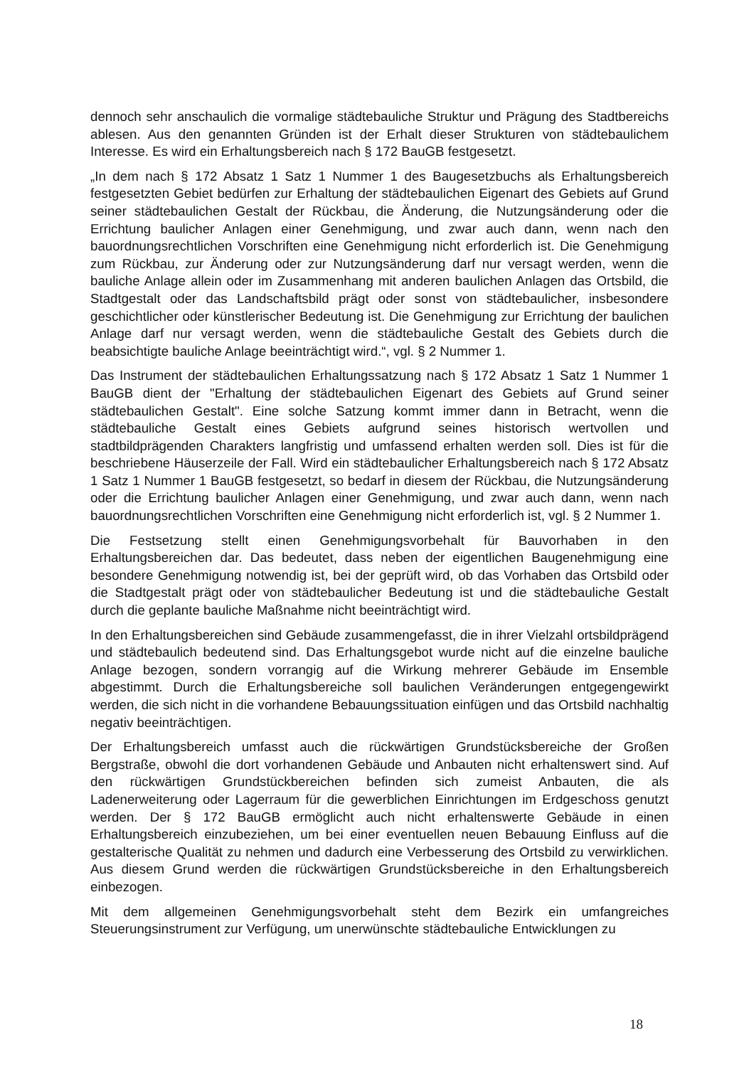dennoch sehr anschaulich die vormalige städtebauliche Struktur und Prägung des Stadtbereichs ablesen. Aus den genannten Gründen ist der Erhalt dieser Strukturen von städtebaulichem Interesse. Es wird ein Erhaltungsbereich nach § 172 BauGB festgesetzt.
„In dem nach § 172 Absatz 1 Satz 1 Nummer 1 des Baugesetzbuchs als Erhaltungsbereich festgesetzten Gebiet bedürfen zur Erhaltung der städtebaulichen Eigenart des Gebiets auf Grund seiner städtebaulichen Gestalt der Rückbau, die Änderung, die Nutzungsänderung oder die Errichtung baulicher Anlagen einer Genehmigung, und zwar auch dann, wenn nach den bauordnungsrechtlichen Vorschriften eine Genehmigung nicht erforderlich ist. Die Genehmigung zum Rückbau, zur Änderung oder zur Nutzungsänderung darf nur versagt werden, wenn die bauliche Anlage allein oder im Zusammenhang mit anderen baulichen Anlagen das Ortsbild, die Stadtgestalt oder das Landschaftsbild prägt oder sonst von städtebaulicher, insbesondere geschichtlicher oder künstlerischer Bedeutung ist. Die Genehmigung zur Errichtung der baulichen Anlage darf nur versagt werden, wenn die städtebauliche Gestalt des Gebiets durch die beabsichtigte bauliche Anlage beeinträchtigt wird.“, vgl. § 2 Nummer 1.
Das Instrument der städtebaulichen Erhaltungssatzung nach § 172 Absatz 1 Satz 1 Nummer 1 BauGB dient der "Erhaltung der städtebaulichen Eigenart des Gebiets auf Grund seiner städtebaulichen Gestalt". Eine solche Satzung kommt immer dann in Betracht, wenn die städtebauliche Gestalt eines Gebiets aufgrund seines historisch wertvollen und stadtbildprägenden Charakters langfristig und umfassend erhalten werden soll. Dies ist für die beschriebene Häuserzeile der Fall. Wird ein städtebaulicher Erhaltungsbereich nach § 172 Absatz 1 Satz 1 Nummer 1 BauGB festgesetzt, so bedarf in diesem der Rückbau, die Nutzungsänderung oder die Errichtung baulicher Anlagen einer Genehmigung, und zwar auch dann, wenn nach bauordnungsrechtlichen Vorschriften eine Genehmigung nicht erforderlich ist, vgl. § 2 Nummer 1.
Die Festsetzung stellt einen Genehmigungsvorbehalt für Bauvorhaben in den Erhaltungsbereichen dar. Das bedeutet, dass neben der eigentlichen Baugenehmigung eine besondere Genehmigung notwendig ist, bei der geprüft wird, ob das Vorhaben das Ortsbild oder die Stadtgestalt prägt oder von städtebaulicher Bedeutung ist und die städtebauliche Gestalt durch die geplante bauliche Maßnahme nicht beeinträchtigt wird.
In den Erhaltungsbereichen sind Gebäude zusammengefasst, die in ihrer Vielzahl ortsbildprägend und städtebaulich bedeutend sind. Das Erhaltungsgebot wurde nicht auf die einzelne bauliche Anlage bezogen, sondern vorrangig auf die Wirkung mehrerer Gebäude im Ensemble abgestimmt. Durch die Erhaltungsbereiche soll baulichen Veränderungen entgegengewirkt werden, die sich nicht in die vorhandene Bebauungssituation einfügen und das Ortsbild nachhaltig negativ beeinträchtigen.
Der Erhaltungsbereich umfasst auch die rückwärtigen Grundstücksbereiche der Großen Bergstraße, obwohl die dort vorhandenen Gebäude und Anbauten nicht erhaltenswert sind. Auf den rückwärtigen Grundstückbereichen befinden sich zumeist Anbauten, die als Ladenerweiterung oder Lagerraum für die gewerblichen Einrichtungen im Erdgeschoss genutzt werden. Der § 172 BauGB ermöglicht auch nicht erhaltenswerte Gebäude in einen Erhaltungsbereich einzubeziehen, um bei einer eventuellen neuen Bebauung Einfluss auf die gestalterische Qualität zu nehmen und dadurch eine Verbesserung des Ortsbild zu verwirklichen. Aus diesem Grund werden die rückwärtigen Grundstücksbereiche in den Erhaltungsbereich einbezogen.
Mit dem allgemeinen Genehmigungsvorbehalt steht dem Bezirk ein umfangreiches Steuerungsinstrument zur Verfügung, um unerwünschte städtebauliche Entwicklungen zu
18